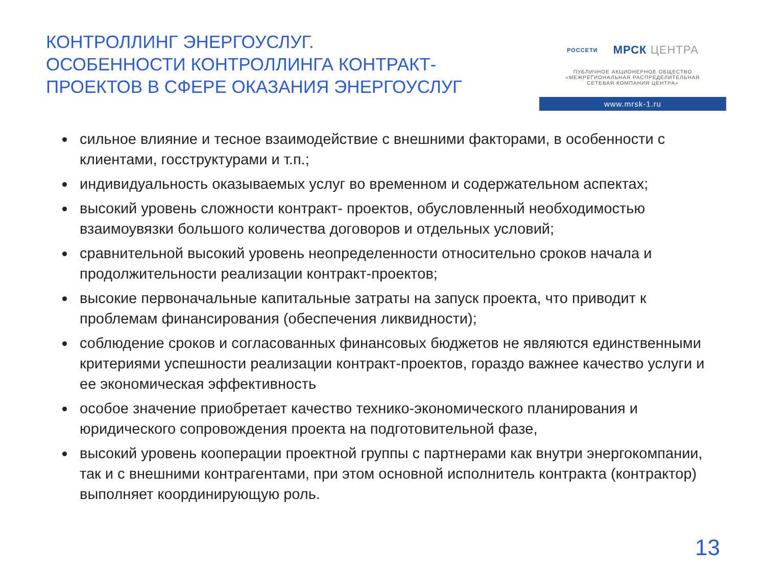КОНТРОЛЛИНГ ЭНЕРГОУСЛУГ.
ОСОБЕННОСТИ КОНТРОЛЛИНГА КОНТРАКТ-
ПРОЕКТОВ В СФЕРЕ ОКАЗАНИЯ ЭНЕРГОУСЛУГ
РОССЕТИ
МРСК ЦЕНТРА
ПУБЛИЧНОЕ АКЦИОНЕРНОЕ ОБЩЕСТВО
«МЕЖРЕГИОНАЛЬНАЯ РАСПРЕДЕЛИТЕЛЬНАЯ
СЕТЕВАЯ КОМПАНИЯ ЦЕНТРА»
www.mrsk-1.ru
сильное влияние и тесное взаимодействие с внешними факторами, в особенности с клиентами, госструктурами и т.п.;
индивидуальность оказываемых услуг во временном и содержательном аспектах;
высокий уровень сложности контракт- проектов, обусловленный необходимостью взаимоувязки большого количества договоров и отдельных условий;
сравнительной высокий уровень неопределенности относительно сроков начала и продолжительности реализации контракт-проектов;
высокие первоначальные капитальные затраты на запуск проекта, что приводит к проблемам финансирования (обеспечения ликвидности);
соблюдение сроков и согласованных финансовых бюджетов не являются единственными критериями успешности реализации контракт-проектов, гораздо важнее качество услуги и ее экономическая эффективность
особое значение приобретает качество технико-экономического планирования и юридического сопровождения проекта на подготовительной фазе,
высокий уровень кооперации проектной группы с партнерами как внутри энергокомпании, так и с внешними контрагентами, при этом основной исполнитель контракта (контрактор) выполняет координирующую роль.
13